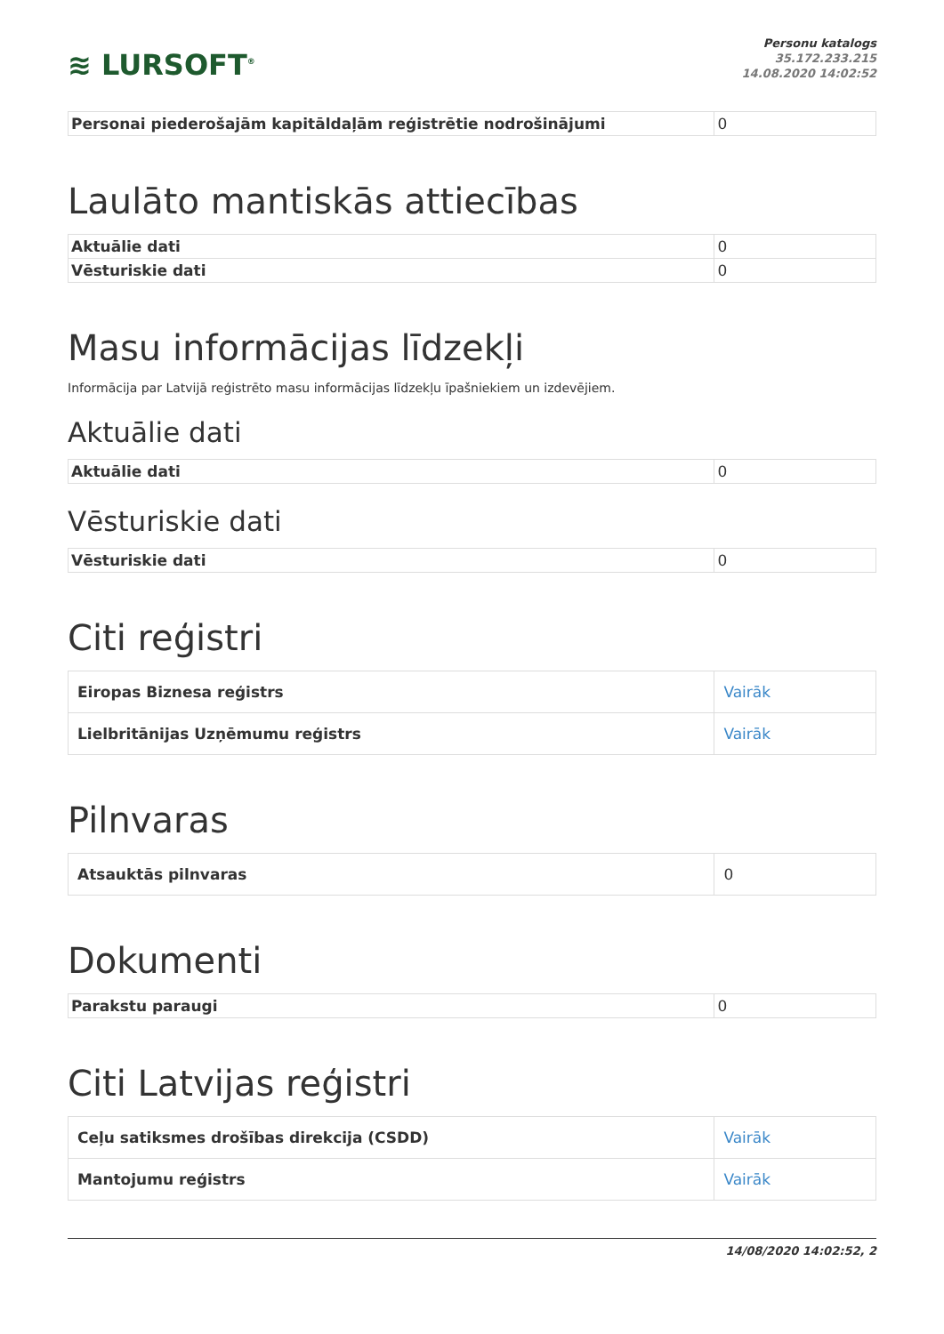≋ LURSOFT<sup>®</sup>
Personu katalogs
35.172.233.215
14.08.2020 14:02:52
| Personai piederošajām kapitāldaļām reģistrētie nodrošinājumi | 0 |
Laulāto mantiskās attiecības
| Aktuālie dati | 0 |
| Vēsturiskie dati | 0 |
Masu informācijas līdzekļi
Informācija par Latvijā reģistrēto masu informācijas līdzekļu īpašniekiem un izdevējiem.
Aktuālie dati
| Aktuālie dati | 0 |
Vēsturiskie dati
| Vēsturiskie dati | 0 |
Citi reģistri
| Eiropas Biznesa reģistrs | Vairāk |
| Lielbritānijas Uzņēmumu reģistrs | Vairāk |
Pilnvaras
| Atsauktās pilnvaras | 0 |
Dokumenti
| Parakstu paraugi | 0 |
Citi Latvijas reģistri
| Ceļu satiksmes drošības direkcija (CSDD) | Vairāk |
| Mantojumu reģistrs | Vairāk |
14/08/2020 14:02:52, 2